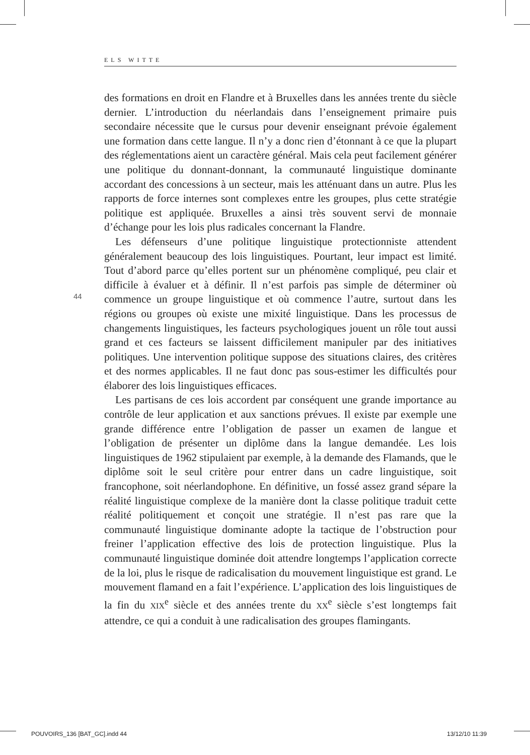ELS WITTE
44
des formations en droit en Flandre et à Bruxelles dans les années trente du siècle dernier. L’introduction du néerlandais dans l’enseignement primaire puis secondaire nécessite que le cursus pour devenir enseignant prévoie également une formation dans cette langue. Il n’y a donc rien d’étonnant à ce que la plupart des réglementations aient un caractère général. Mais cela peut facilement générer une politique du donnant-donnant, la communauté linguistique dominante accordant des concessions à un secteur, mais les atténuant dans un autre. Plus les rapports de force internes sont complexes entre les groupes, plus cette stratégie politique est appliquée. Bruxelles a ainsi très souvent servi de monnaie d’échange pour les lois plus radicales concernant la Flandre.
Les défenseurs d’une politique linguistique protectionniste attendent généralement beaucoup des lois linguistiques. Pourtant, leur impact est limité. Tout d’abord parce qu’elles portent sur un phénomène compliqué, peu clair et difficile à évaluer et à définir. Il n’est parfois pas simple de déterminer où commence un groupe linguistique et où commence l’autre, surtout dans les régions ou groupes où existe une mixité linguistique. Dans les processus de changements linguistiques, les facteurs psychologiques jouent un rôle tout aussi grand et ces facteurs se laissent difficilement manipuler par des initiatives politiques. Une intervention politique suppose des situations claires, des critères et des normes applicables. Il ne faut donc pas sous-estimer les difficultés pour élaborer des lois linguistiques efficaces.
Les partisans de ces lois accordent par conséquent une grande importance au contrôle de leur application et aux sanctions prévues. Il existe par exemple une grande différence entre l’obligation de passer un examen de langue et l’obligation de présenter un diplôme dans la langue demandée. Les lois linguistiques de 1962 stipulaient par exemple, à la demande des Flamands, que le diplôme soit le seul critère pour entrer dans un cadre linguistique, soit francophone, soit néerlandophone. En définitive, un fossé assez grand sépare la réalité linguistique complexe de la manière dont la classe politique traduit cette réalité politiquement et conçoit une stratégie. Il n’est pas rare que la communauté linguistique dominante adopte la tactique de l’obstruction pour freiner l’application effective des lois de protection linguistique. Plus la communauté linguistique dominée doit attendre longtemps l’application correcte de la loi, plus le risque de radicalisation du mouvement linguistique est grand. Le mouvement flamand en a fait l’expérience. L’application des lois linguistiques de la fin du XIX<sup>e</sup> siècle et des années trente du XX<sup>e</sup> siècle s’est longtemps fait attendre, ce qui a conduit à une radicalisation des groupes flamingants.
POUVOIRS_136 [BAT_GC].indd 44 13/12/10 11:39